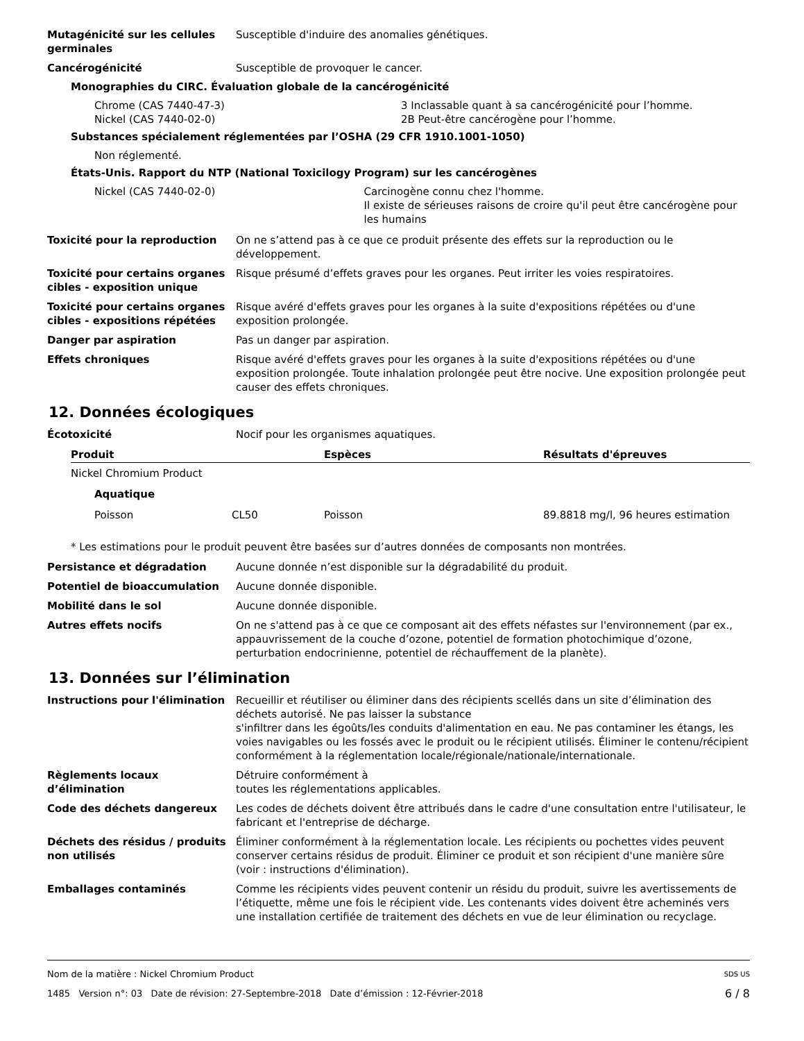Mutagénicité sur les cellules germinales
Susceptible d'induire des anomalies génétiques.
Cancérogénicité Susceptible de provoquer le cancer.
Monographies du CIRC. Évaluation globale de la cancérogénicité
Chrome (CAS 7440-47-3) 3 Inclassable quant à sa cancérogénicité pour l’homme.
Nickel (CAS 7440-02-0) 2B Peut-être cancérogène pour l’homme.
Substances spécialement réglementées par l’OSHA (29 CFR 1910.1001-1050)
Non réglementé.
États-Unis. Rapport du NTP (National Toxicilogy Program) sur les cancérogènes
Nickel (CAS 7440-02-0) Carcinogène connu chez l'homme.
Il existe de sérieuses raisons de croire qu'il peut être cancérogène pour les humains
Toxicité pour la reproduction On ne s’attend pas à ce que ce produit présente des effets sur la reproduction ou le développement.
Toxicité pour certains organes cibles - exposition unique
Risque présumé d’effets graves pour les organes. Peut irriter les voies respiratoires.
Toxicité pour certains organes cibles - expositions répétées
Risque avéré d'effets graves pour les organes à la suite d'expositions répétées ou d'une exposition prolongée.
Danger par aspiration Pas un danger par aspiration.
Effets chroniques Risque avéré d'effets graves pour les organes à la suite d'expositions répétées ou d'une exposition prolongée. Toute inhalation prolongée peut être nocive. Une exposition prolongée peut causer des effets chroniques.
12. Données écologiques
Écotoxicité Nocif pour les organismes aquatiques.
| Produit | | Espèces | Résultats d'épreuves |
| --- | --- | --- | --- |
| Nickel Chromium Product | | | |
| Aquatique | | | |
| Poisson | CL50 | Poisson | 89.8818 mg/l, 96 heures estimation |
* Les estimations pour le produit peuvent être basées sur d’autres données de composants non montrées.
Persistance et dégradation Aucune donnée n’est disponible sur la dégradabilité du produit.
Potentiel de bioaccumulation Aucune donnée disponible.
Mobilité dans le sol Aucune donnée disponible.
Autres effets nocifs On ne s'attend pas à ce que ce composant ait des effets néfastes sur l'environnement (par ex., appauvrissement de la couche d’ozone, potentiel de formation photochimique d’ozone, perturbation endocrinienne, potentiel de réchauffement de la planète).
13. Données sur l’élimination
Instructions pour l'élimination
Recueillir et réutiliser ou éliminer dans des récipients scellés dans un site d’élimination des déchets autorisé. Ne pas laisser la substance
s'infiltrer dans les égoûts/les conduits d'alimentation en eau. Ne pas contaminer les étangs, les voies navigables ou les fossés avec le produit ou le récipient utilisés. Éliminer le contenu/récipient conformément à la réglementation locale/régionale/nationale/internationale.
Règlements locaux d’élimination
Détruire conformément à
toutes les réglementations applicables.
Code des déchets dangereux Les codes de déchets doivent être attribués dans le cadre d'une consultation entre l'utilisateur, le fabricant et l'entreprise de décharge.
Déchets des résidus / produits non utilisés
Éliminer conformément à la réglementation locale. Les récipients ou pochettes vides peuvent conserver certains résidus de produit. Éliminer ce produit et son récipient d'une manière sûre (voir : instructions d'élimination).
Emballages contaminés Comme les récipients vides peuvent contenir un résidu du produit, suivre les avertissements de l’étiquette, même une fois le récipient vide. Les contenants vides doivent être acheminés vers une installation certifiée de traitement des déchets en vue de leur élimination ou recyclage.
Nom de la matière : Nickel Chromium Product SDS US
1485 Version n°: 03 Date de révision: 27-Septembre-2018 Date d’émission : 12-Février-2018 6 / 8